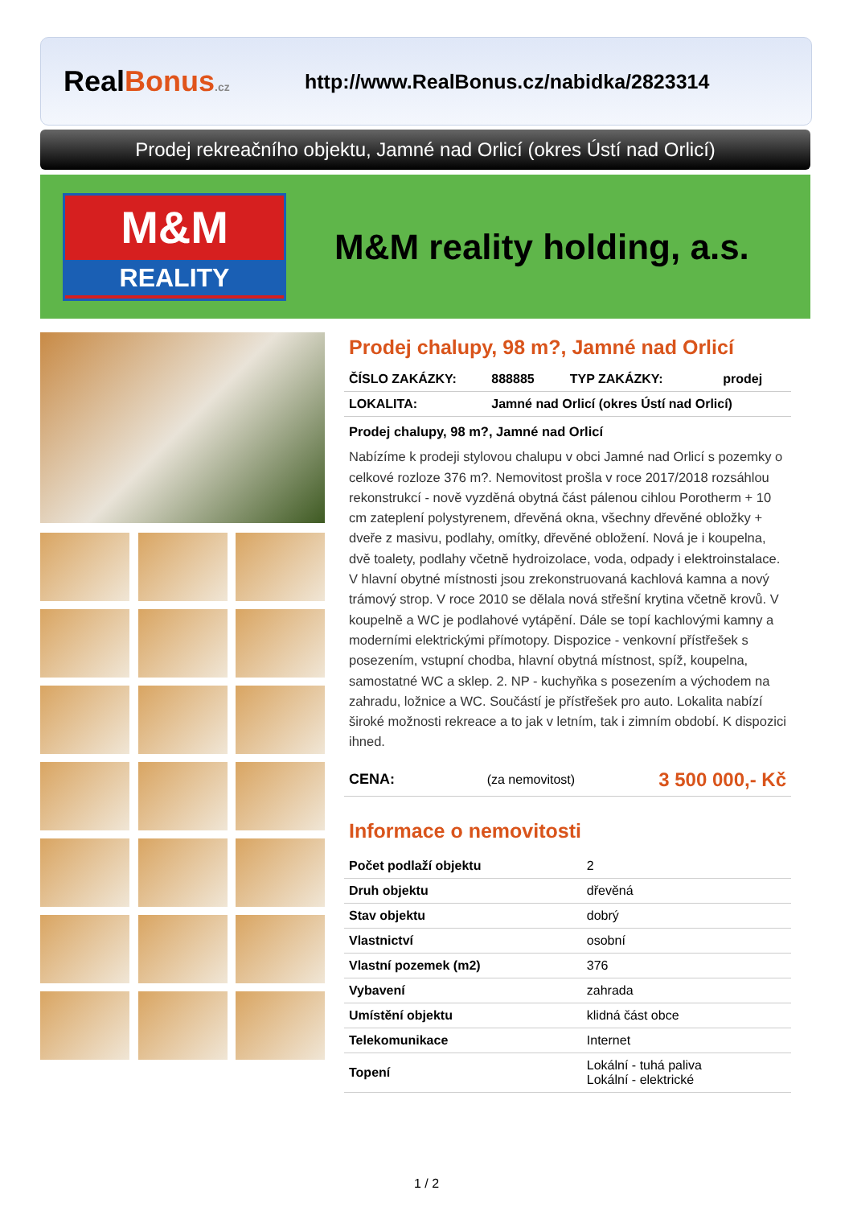RealBonus.cz
http://www.RealBonus.cz/nabidka/2823314
Prodej rekreačního objektu, Jamné nad Orlicí (okres Ústí nad Orlicí)
M&M
REALITY
M&M reality holding, a.s.
Prodej chalupy, 98 m?, Jamné nad Orlicí
| ČÍSLO ZAKÁZKY: | 888885 | TYP ZAKÁZKY: | prodej |
| LOKALITA: | Jamné nad Orlicí (okres Ústí nad Orlicí) | | |
Prodej chalupy, 98 m?, Jamné nad Orlicí
Nabízíme k prodeji stylovou chalupu v obci Jamné nad Orlicí s pozemky o celkové rozloze 376 m?. Nemovitost prošla v roce 2017/2018 rozsáhlou rekonstrukcí - nově vyzděná obytná část pálenou cihlou Porotherm + 10 cm zateplení polystyrenem, dřevěná okna, všechny dřevěné obložky + dveře z masivu, podlahy, omítky, dřevěné obložení. Nová je i koupelna, dvě toalety, podlahy včetně hydroizolace, voda, odpady i elektroinstalace. V hlavní obytné místnosti jsou zrekonstruovaná kachlová kamna a nový trámový strop. V roce 2010 se dělala nová střešní krytina včetně krovů. V koupelně a WC je podlahové vytápění. Dále se topí kachlovými kamny a moderními elektrickými přímotopy. Dispozice - venkovní přístřešek s posezením, vstupní chodba, hlavní obytná místnost, spíž, koupelna, samostatné WC a sklep. 2. NP - kuchyňka s posezením a východem na zahradu, ložnice a WC. Součástí je přístřešek pro auto. Lokalita nabízí široké možnosti rekreace a to jak v letním, tak i zimním období. K dispozici ihned.
| CENA: | (za nemovitost) | 3 500 000,- Kč |
Informace o nemovitosti
| Počet podlaží objektu | 2 |
| Druh objektu | dřevěná |
| Stav objektu | dobrý |
| Vlastnictví | osobní |
| Vlastní pozemek (m2) | 376 |
| Vybavení | zahrada |
| Umístění objektu | klidná část obce |
| Telekomunikace | Internet |
| Topení | Lokální - tuhá paliva Lokální - elektrické |
1 / 2